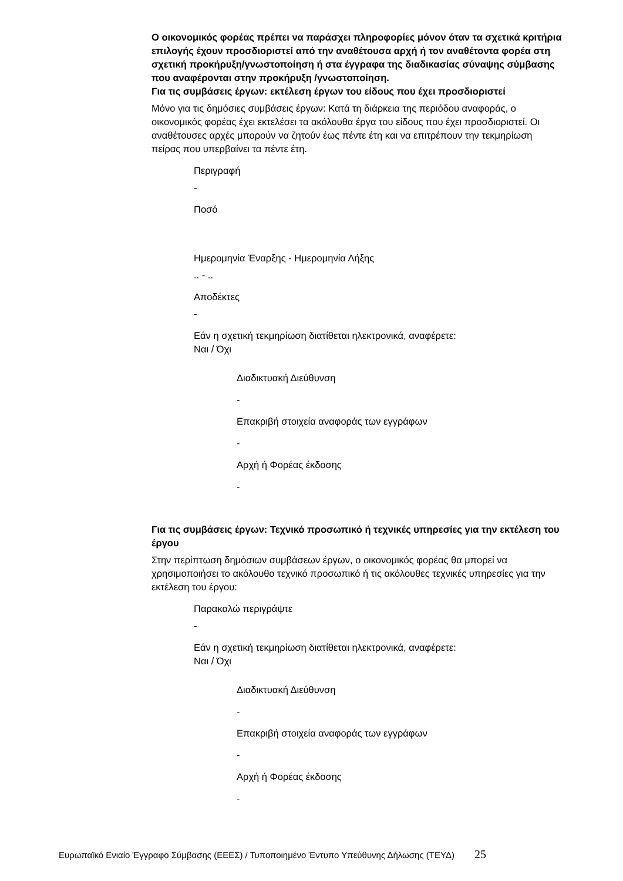Ο οικονομικός φορέας πρέπει να παράσχει πληροφορίες μόνον όταν τα σχετικά κριτήρια επιλογής έχουν προσδιοριστεί από την αναθέτουσα αρχή ή τον αναθέτοντα φορέα στη σχετική προκήρυξη/γνωστοποίηση ή στα έγγραφα της διαδικασίας σύναψης σύμβασης που αναφέρονται στην προκήρυξη /γνωστοποίηση.
Για τις συμβάσεις έργων: εκτέλεση έργων του είδους που έχει προσδιοριστεί
Μόνο για τις δημόσιες συμβάσεις έργων: Κατά τη διάρκεια της περιόδου αναφοράς, ο οικονομικός φορέας έχει εκτελέσει τα ακόλουθα έργα του είδους που έχει προσδιοριστεί. Οι αναθέτουσες αρχές μπορούν να ζητούν έως πέντε έτη και να επιτρέπουν την τεκμηρίωση πείρας που υπερβαίνει τα πέντε έτη.
Περιγραφή
-
Ποσό
Ημερομηνία Έναρξης - Ημερομηνία Λήξης
.. - ..
Αποδέκτες
-
Εάν η σχετική τεκμηρίωση διατίθεται ηλεκτρονικά, αναφέρετε:
Ναι / Όχι
Διαδικτυακή Διεύθυνση
-
Επακριβή στοιχεία αναφοράς των εγγράφων
-
Αρχή ή Φορέας έκδοσης
-
Για τις συμβάσεις έργων: Τεχνικό προσωπικό ή τεχνικές υπηρεσίες για την εκτέλεση του έργου
Στην περίπτωση δημόσιων συμβάσεων έργων, ο οικονομικός φορέας θα μπορεί να χρησιμοποιήσει το ακόλουθο τεχνικό προσωπικό ή τις ακόλουθες τεχνικές υπηρεσίες για την εκτέλεση του έργου:
Παρακαλώ περιγράψτε
-
Εάν η σχετική τεκμηρίωση διατίθεται ηλεκτρονικά, αναφέρετε:
Ναι / Όχι
Διαδικτυακή Διεύθυνση
-
Επακριβή στοιχεία αναφοράς των εγγράφων
-
Αρχή ή Φορέας έκδοσης
-
Ευρωπαϊκό Ενιαίο Έγγραφο Σύμβασης (ΕΕΕΣ) / Τυποποιημένο Έντυπο Υπεύθυνης Δήλωσης (ΤΕΥΔ) 25